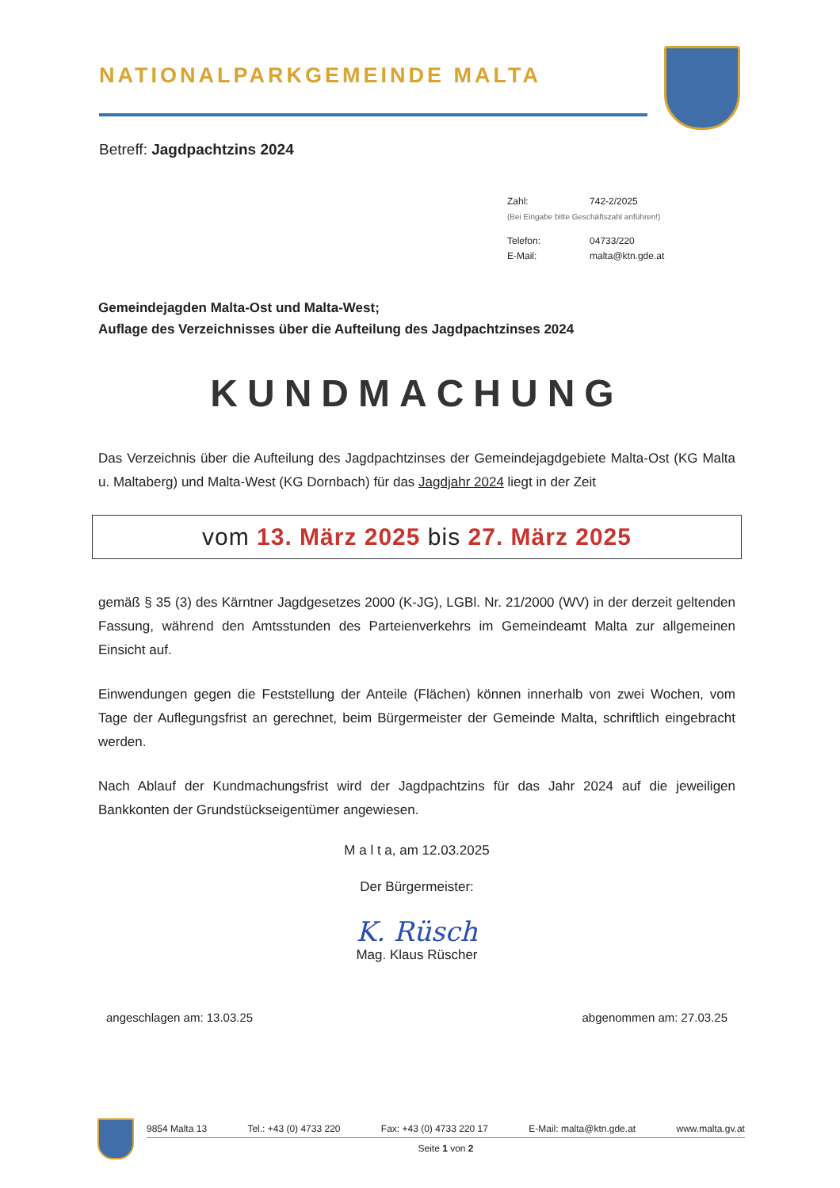NATIONALPARKGEMEINDE MALTA
Betreff: Jagdpachtzins 2024
| Zahl: | 742-2/2025 |
| (Bei Eingabe bitte Geschäftszahl anführen!) | |
| Telefon: | 04733/220 |
| E-Mail: | malta@ktn.gde.at |
Gemeindejagden Malta-Ost und Malta-West;
Auflage des Verzeichnisses über die Aufteilung des Jagdpachtzinses 2024
KUNDMACHUNG
Das Verzeichnis über die Aufteilung des Jagdpachtzinses der Gemeindejagdgebiete Malta-Ost (KG Malta u. Maltaberg) und Malta-West (KG Dornbach) für das Jagdjahr 2024 liegt in der Zeit
vom 13. März 2025 bis 27. März 2025
gemäß § 35 (3) des Kärntner Jagdgesetzes 2000 (K-JG), LGBl. Nr. 21/2000 (WV) in der derzeit geltenden Fassung, während den Amtsstunden des Parteienverkehrs im Gemeindeamt Malta zur allgemeinen Einsicht auf.
Einwendungen gegen die Feststellung der Anteile (Flächen) können innerhalb von zwei Wochen, vom Tage der Auflegungsfrist an gerechnet, beim Bürgermeister der Gemeinde Malta, schriftlich eingebracht werden.
Nach Ablauf der Kundmachungsfrist wird der Jagdpachtzins für das Jahr 2024 auf die jeweiligen Bankkonten der Grundstückseigentümer angewiesen.
M a l t a, am 12.03.2025
Der Bürgermeister:
K. Rüsch
Mag. Klaus Rüscher
angeschlagen am: 13.03.25 abgenommen am: 27.03.25
9854 Malta 13 Tel.: +43 (0) 4733 220 Fax: +43 (0) 4733 220 17 E-Mail: malta@ktn.gde.at www.malta.gv.at
Seite 1 von 2